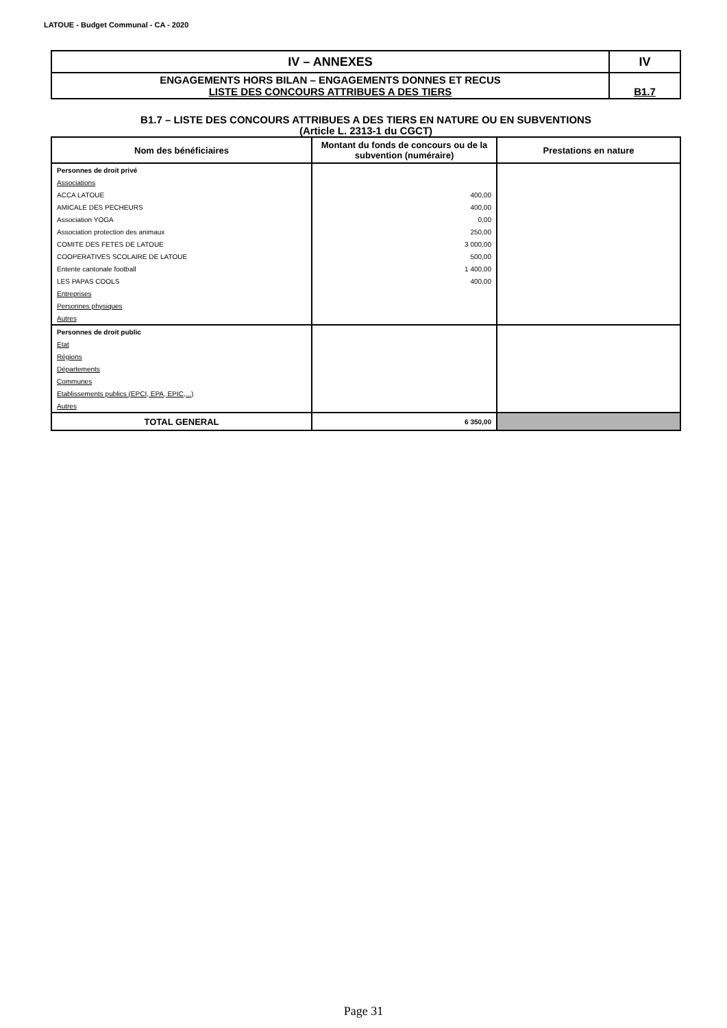LATOUE - Budget Communal - CA - 2020
| IV – ANNEXES | IV |
| ENGAGEMENTS HORS BILAN – ENGAGEMENTS DONNES ET RECUS LISTE DES CONCOURS ATTRIBUES A DES TIERS | B1.7 |
B1.7 – LISTE DES CONCOURS ATTRIBUES A DES TIERS EN NATURE OU EN SUBVENTIONS
(Article L. 2313-1 du CGCT)
| Nom des bénéficiaires | Montant du fonds de concours ou de la subvention (numéraire) | Prestations en nature |
| --- | --- | --- |
| Personnes de droit privé | | |
| Associations | | |
| ACCA LATOUE | 400,00 | |
| AMICALE DES PECHEURS | 400,00 | |
| Association YOGA | 0,00 | |
| Association protection des animaux | 250,00 | |
| COMITE DES FETES DE LATOUE | 3 000,00 | |
| COOPERATIVES SCOLAIRE DE LATOUE | 500,00 | |
| Entente cantonale football | 1 400,00 | |
| LES PAPAS COOLS | 400,00 | |
| Entreprises | | |
| Personnes physiques | | |
| Autres | | |
| Personnes de droit public | | |
| Etat | | |
| Régions | | |
| Départements | | |
| Communes | | |
| Etablissements publics (EPCI, EPA, EPIC,...) | | |
| Autres | | |
| TOTAL GENERAL | 6 350,00 | |
Page 31